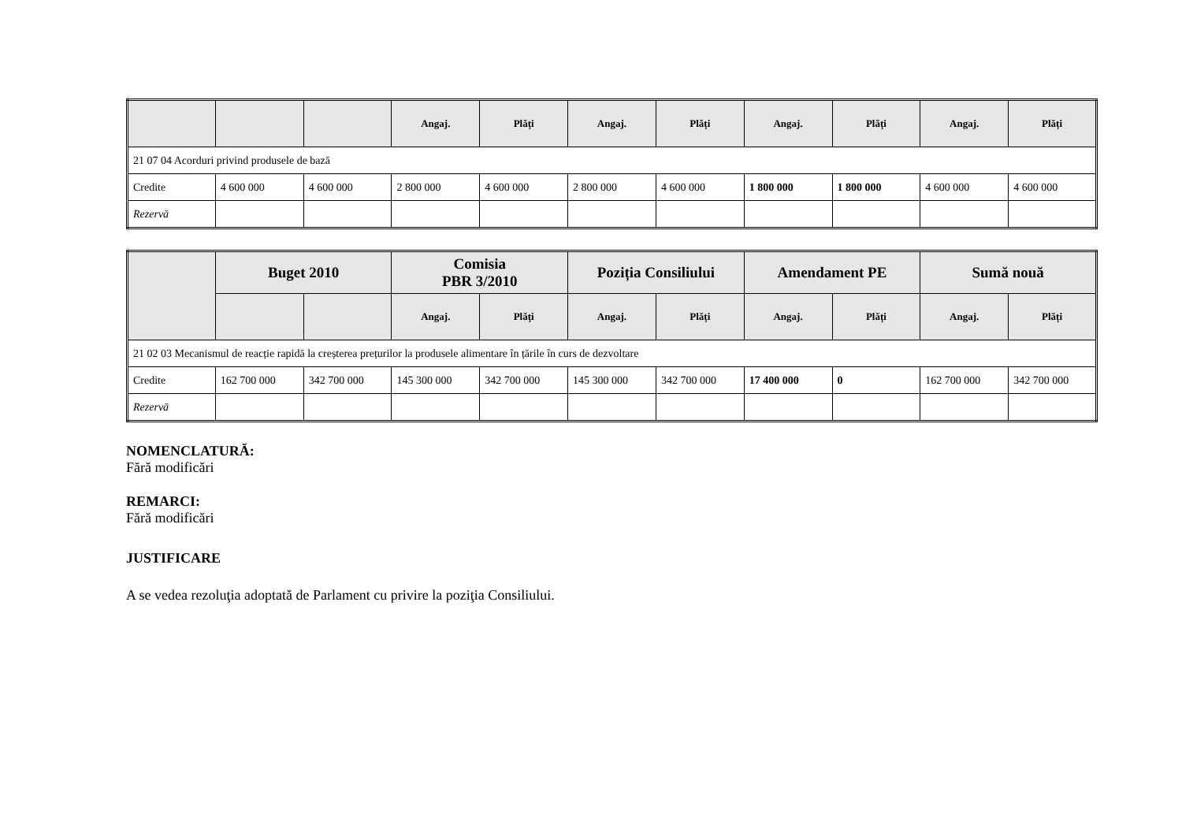| | | | Angaj. | Plăți | Angaj. | Plăți | Angaj. | Plăți | Angaj. | Plăți |
| --- | --- | --- | --- | --- | --- | --- | --- | --- | --- | --- |
| 21 07 04 Acorduri privind produsele de bază | | | | | | | | | | |
| Credite | 4 600 000 | 4 600 000 | 2 800 000 | 4 600 000 | 2 800 000 | 4 600 000 | 1 800 000 | 1 800 000 | 4 600 000 | 4 600 000 |
| Rezervă | | | | | | | | | | |
| | Buget 2010 | | Comisia PBR 3/2010 | | Poziția Consiliului | | Amendament PE | | Sumă nouă | |
| --- | --- | --- | --- | --- | --- | --- | --- | --- | --- | --- |
| | | | Angaj. | Plăți | Angaj. | Plăți | Angaj. | Plăți | Angaj. | Plăți |
| 21 02 03 Mecanismul de reacție rapidă la creșterea prețurilor la produsele alimentare în țările în curs de dezvoltare | | | | | | | | | | |
| Credite | 162 700 000 | 342 700 000 | 145 300 000 | 342 700 000 | 145 300 000 | 342 700 000 | 17 400 000 | 0 | 162 700 000 | 342 700 000 |
| Rezervă | | | | | | | | | | |
NOMENCLATURĂ:
Fără modificări
REMARCI:
Fără modificări
JUSTIFICARE
A se vedea rezoluţia adoptată de Parlament cu privire la poziţia Consiliului.